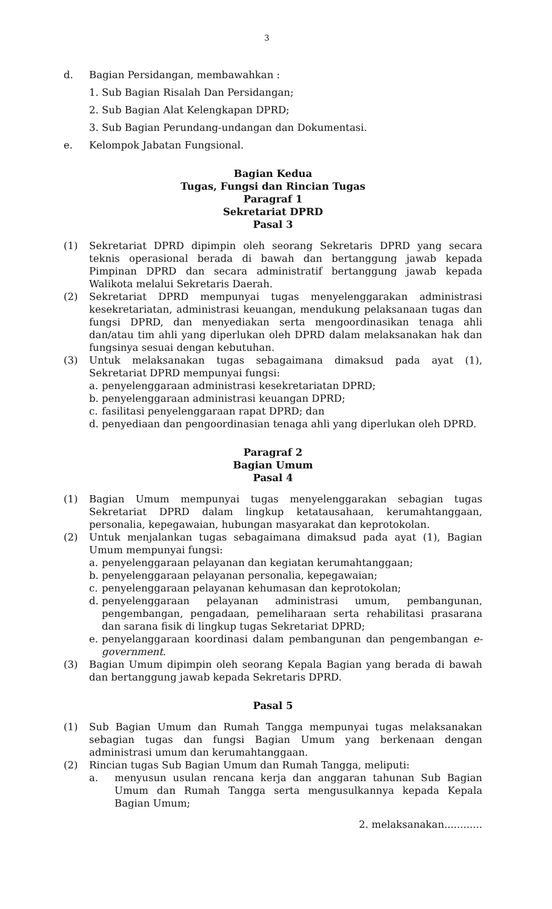3
d. Bagian Persidangan, membawahkan :
1. Sub Bagian Risalah Dan Persidangan;
2. Sub Bagian Alat Kelengkapan DPRD;
3. Sub Bagian Perundang-undangan dan Dokumentasi.
e. Kelompok Jabatan Fungsional.
Bagian Kedua
Tugas, Fungsi dan Rincian Tugas
Paragraf 1
Sekretariat DPRD
Pasal 3
(1) Sekretariat DPRD dipimpin oleh seorang Sekretaris DPRD yang secara teknis operasional berada di bawah dan bertanggung jawab kepada Pimpinan DPRD dan secara administratif bertanggung jawab kepada Walikota melalui Sekretaris Daerah.
(2) Sekretariat DPRD mempunyai tugas menyelenggarakan administrasi kesekretariatan, administrasi keuangan, mendukung pelaksanaan tugas dan fungsi DPRD, dan menyediakan serta mengoordinasikan tenaga ahli dan/atau tim ahli yang diperlukan oleh DPRD dalam melaksanakan hak dan fungsinya sesuai dengan kebutuhan.
(3) Untuk melaksanakan tugas sebagaimana dimaksud pada ayat (1), Sekretariat DPRD mempunyai fungsi:
a. penyelenggaraan administrasi kesekretariatan DPRD;
b. penyelenggaraan administrasi keuangan DPRD;
c. fasilitasi penyelenggaraan rapat DPRD; dan
d. penyediaan dan pengoordinasian tenaga ahli yang diperlukan oleh DPRD.
Paragraf 2
Bagian Umum
Pasal 4
(1) Bagian Umum mempunyai tugas menyelenggarakan sebagian tugas Sekretariat DPRD dalam lingkup ketatausahaan, kerumahtanggaan, personalia, kepegawaian, hubungan masyarakat dan keprotokolan.
(2) Untuk menjalankan tugas sebagaimana dimaksud pada ayat (1), Bagian Umum mempunyai fungsi:
a. penyelenggaraan pelayanan dan kegiatan kerumahtanggaan;
b. penyelenggaraan pelayanan personalia, kepegawaian;
c. penyelenggaraan pelayanan kehumasan dan keprotokolan;
d. penyelenggaraan pelayanan administrasi umum, pembangunan, pengembangan, pengadaan, pemeliharaan serta rehabilitasi prasarana dan sarana fisik di lingkup tugas Sekretariat DPRD;
e. penyelanggaraan koordinasi dalam pembangunan dan pengembangan e-government.
(3) Bagian Umum dipimpin oleh seorang Kepala Bagian yang berada di bawah dan bertanggung jawab kepada Sekretaris DPRD.
Pasal 5
(1) Sub Bagian Umum dan Rumah Tangga mempunyai tugas melaksanakan sebagian tugas dan fungsi Bagian Umum yang berkenaan dengan administrasi umum dan kerumahtanggaan.
(2) Rincian tugas Sub Bagian Umum dan Rumah Tangga, meliputi:
a. menyusun usulan rencana kerja dan anggaran tahunan Sub Bagian Umum dan Rumah Tangga serta mengusulkannya kepada Kepala Bagian Umum;
2. melaksanakan............